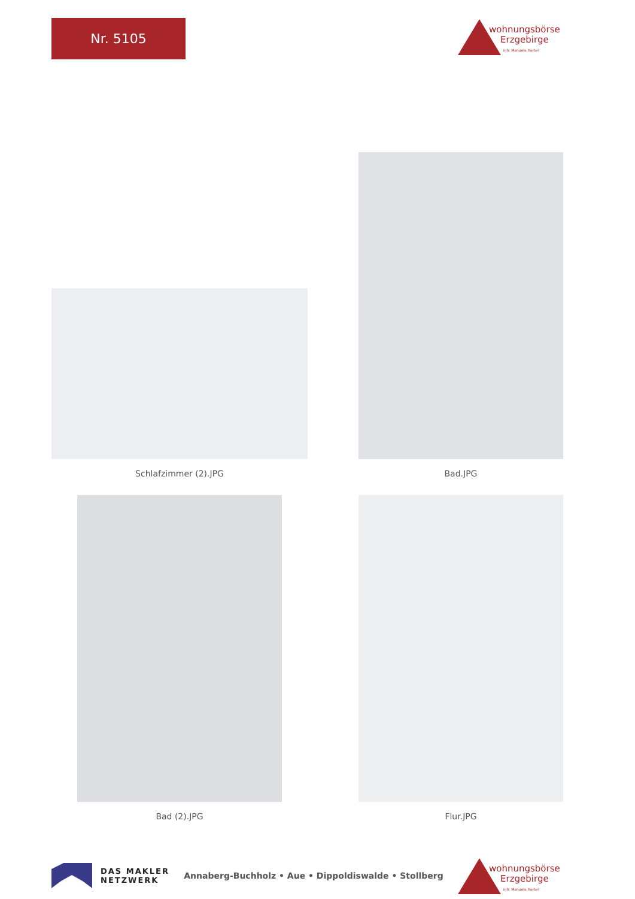Nr. 5105
wohnungsbörse
Erzgebirge
Inh. Manuela Hertel
Schlafzimmer (2).JPG
Bad.JPG
Bad (2).JPG
Flur.JPG
DAS MAKLER
NETZWERK
Annaberg-Buchholz • Aue • Dippoldiswalde • Stollberg
wohnungsbörse
Erzgebirge
Inh. Manuela Hertel